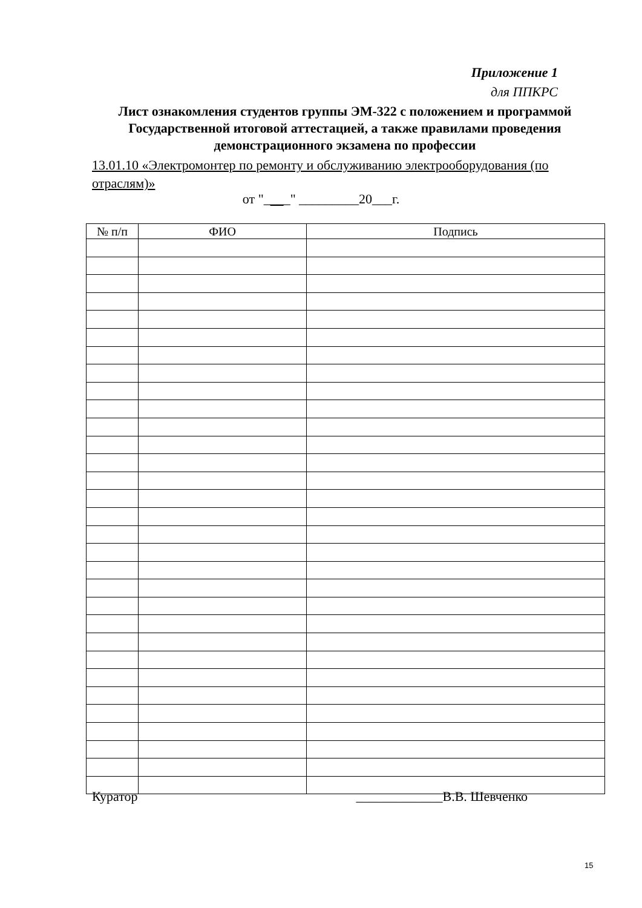Приложение 1
для ППКРС
Лист ознакомления студентов группы ЭМ-322 с положением и программой Государственной итоговой аттестацией, а также правилами проведения демонстрационного экзамена по профессии
13.01.10 «Электромонтер по ремонту и обслуживанию электрооборудования (по отраслям)»
от "____" _________20___г.
| № п/п | ФИО | Подпись |
| --- | --- | --- |
Куратор _____________В.В. Шевченко
15